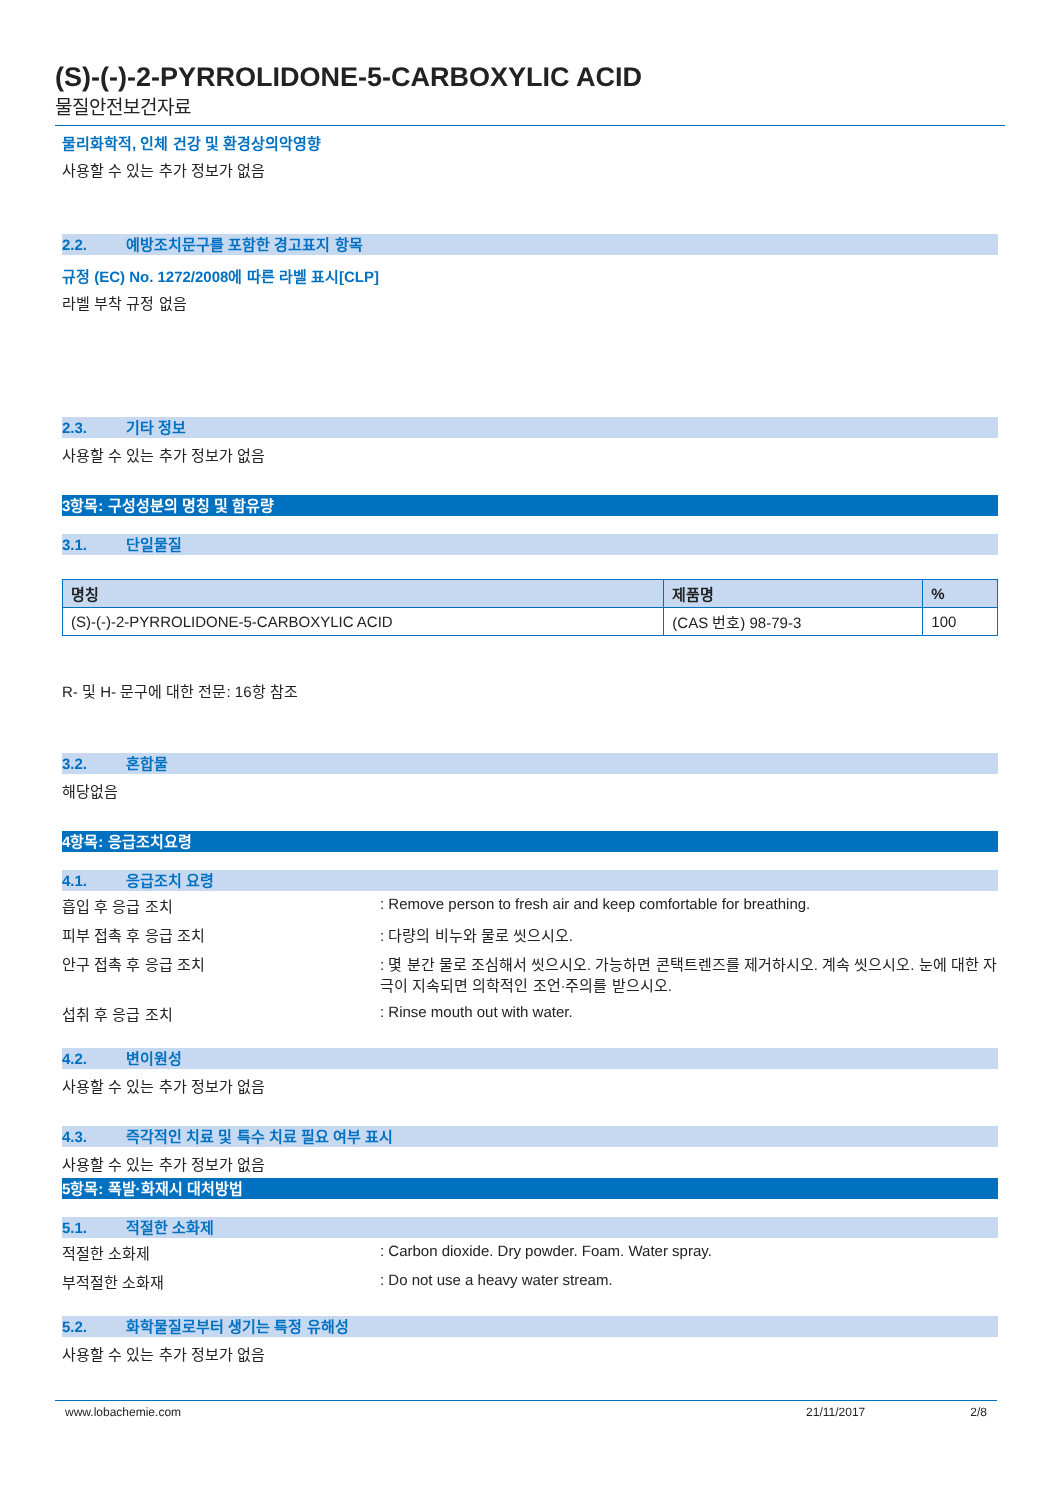(S)-(-)-2-PYRROLIDONE-5-CARBOXYLIC ACID
물질안전보건자료
물리화학적, 인체 건강 및 환경상의악영향
사용할 수 있는 추가 정보가 없음
2.2. 예방조치문구를 포함한 경고표지 항목
규정 (EC) No. 1272/2008에 따른 라벨 표시[CLP]
라벨 부착 규정 없음
2.3. 기타 정보
사용할 수 있는 추가 정보가 없음
3항목: 구성성분의 명칭 및 함유량
3.1. 단일물질
| 명칭 | 제품명 | % |
| --- | --- | --- |
| (S)-(-)-2-PYRROLIDONE-5-CARBOXYLIC ACID | (CAS 번호) 98-79-3 | 100 |
R- 및 H- 문구에 대한 전문: 16항 참조
3.2. 혼합물
해당없음
4항목: 응급조치요령
4.1. 응급조치 요령
흡입 후 응급 조치 : Remove person to fresh air and keep comfortable for breathing.
피부 접촉 후 응급 조치 : 다량의 비누와 물로 씻으시오.
안구 접촉 후 응급 조치 : 몇 분간 물로 조심해서 씻으시오. 가능하면 콘택트렌즈를 제거하시오. 계속 씻으시오. 눈에 대한 자극이 지속되면 의학적인 조언·주의를 받으시오.
섭취 후 응급 조치 : Rinse mouth out with water.
4.2. 변이원성
사용할 수 있는 추가 정보가 없음
4.3. 즉각적인 치료 및 특수 치료 필요 여부 표시
사용할 수 있는 추가 정보가 없음
5항목: 폭발·화재시 대처방법
5.1. 적절한 소화제
적절한 소화제 : Carbon dioxide. Dry powder. Foam. Water spray.
부적절한 소화재 : Do not use a heavy water stream.
5.2. 화학물질로부터 생기는 특정 유해성
사용할 수 있는 추가 정보가 없음
www.lobachemie.com 21/11/2017 2/8